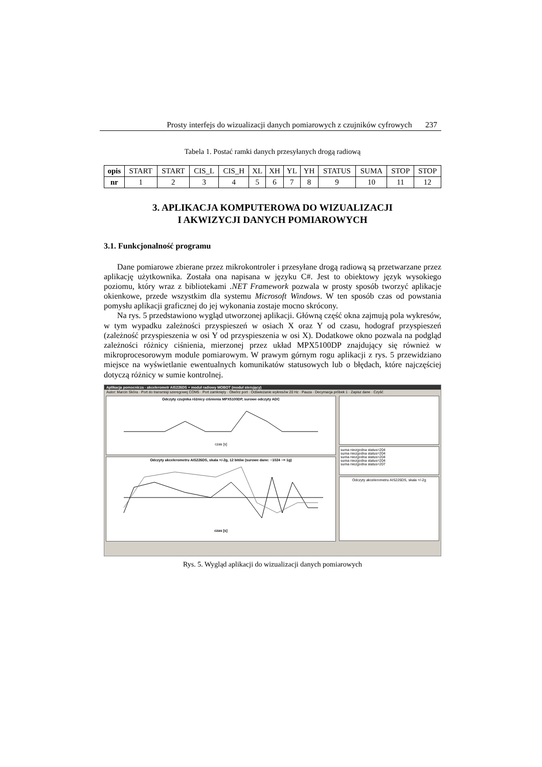Prosty interfejs do wizualizacji danych pomiarowych z czujników cyfrowych 237
Tabela 1. Postać ramki danych przesyłanych drogą radiową
| opis | START | START | CIS_L | CIS_H | XL | XH | YL | YH | STATUS | SUMA | STOP | STOP |
| nr | 1 | 2 | 3 | 4 | 5 | 6 | 7 | 8 | 9 | 10 | 11 | 12 |
3. APLIKACJA KOMPUTEROWA DO WIZUALIZACJI
I AKWIZYCJI DANYCH POMIAROWYCH
3.1. Funkcjonalność programu
Dane pomiarowe zbierane przez mikrokontroler i przesyłane drogą radiową są przetwarzane przez aplikację użytkownika. Została ona napisana w języku C#. Jest to obiektowy język wysokiego poziomu, który wraz z bibliotekami .NET Framework pozwala w prosty sposób tworzyć aplikacje okienkowe, przede wszystkim dla systemu Microsoft Windows. W ten sposób czas od powstania pomysłu aplikacji graficznej do jej wykonania zostaje mocno skrócony.
Na rys. 5 przedstawiono wygląd utworzonej aplikacji. Główną część okna zajmują pola wykresów, w tym wypadku zależności przyspieszeń w osiach X oraz Y od czasu, hodograf przyspieszeń (zależność przyspieszenia w osi Y od przyspieszenia w osi X). Dodatkowe okno pozwala na podgląd zależności różnicy ciśnienia, mierzonej przez układ MPX5100DP znajdujący się również w mikroprocesorowym module pomiarowym. W prawym górnym rogu aplikacji z rys. 5 przewidziano miejsce na wyświetlanie ewentualnych komunikatów statusowych lub o błędach, które najczęściej dotyczą różnicy w sumie kontrolnej.
Aplikacja pomocnicza - akcelerometr AIS226DS + moduł radiowy MOBOT (moduł sterujący)
Autor: Marcin Skóra · Port do transmisji szeregowej COM5 · Port zamknięty · Otwórz port · Odświeżanie wykresów 20 Hz · Pauza · Decymacja próbek 1 · Zapisz dane · Czyść
Odczyty czujnika różnicy ciśnienia MPX5100DP, surowe odczyty ADC
czas [s]
Odczyty akcelerometru AIS226DS, skala +/-2g, 12 bitów (surowe dane: ~1024 ~= 1g)
czas [s]
suma niezgodna status=204
suma niezgodna status=204
suma niezgodna status=204
suma niezgodna status=204
suma niezgodna status=207
Odczyty akcelerometru AIS226DS, skala +/-2g
Rys. 5. Wygląd aplikacji do wizualizacji danych pomiarowych